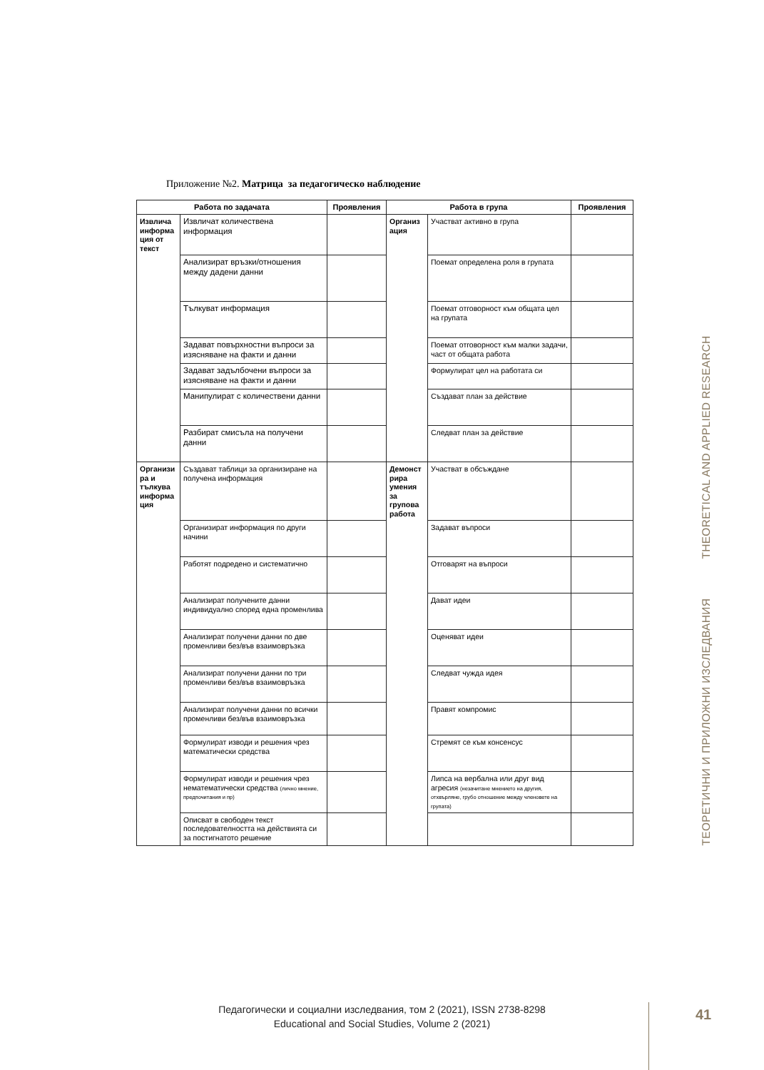Приложение №2. Матрица за педагогическо наблюдение
| Работа по задачата | | Проявления | Работа в група | | Проявления |
| --- | --- | --- | --- | --- | --- |
| Извлича информа ция от текст | Извличат количествена информация | | Организ ация | Участват активно в група | |
| | Анализират връзки/отношения между дадени данни | | | Поемат определена роля в групата | |
| | Тълкуват информация | | | Поемат отговорност към общата цел на групата | |
| | Задават повърхностни въпроси за изясняване на факти и данни | | | Поемат отговорност към малки задачи, част от общата работа | |
| | Задават задълбочени въпроси за изясняване на факти и данни | | | Формулират цел на работата си | |
| | Манипулират с количествени данни | | | Създават план за действие | |
| | Разбират смисъла на получени данни | | | Следват план за действие | |
| Организи ра и тълкува информа ция | Създават таблици за организиране на получена информация | | Демонст рира умения за групова работа | Участват в обсъждане | |
| | Организират информация по други начини | | | Задават въпроси | |
| | Работят подредено и систематично | | | Отговарят на въпроси | |
| | Анализират получените данни индивидуално според една променлива | | | Дават идеи | |
| | Анализират получени данни по две променливи без/във взаимовръзка | | | Оценяват идеи | |
| | Анализират получени данни по три променливи без/във взаимовръзка | | | Следват чужда идея | |
| | Анализират получени данни по всички променливи без/във взаимовръзка | | | Правят компромис | |
| | Формулират изводи и решения чрез математически средства | | | Стремят се към консенсус | |
| | Формулират изводи и решения чрез нематематически средства (лично мнение, предпочитания и пр) | | | Липса на вербална или друг вид агресия (незачитане мнението на другия, отхвърляне, грубо отношение между членовете на групата) | |
| | Описват в свободен текст последователността на действията си за постигнатото решение | | | | |
ТЕОРЕТИЧНИ И ПРИЛОЖНИ ИЗСЛЕДВАНИЯ THEORETICAL AND APPLIED RESEARCH
Педагогически и социални изследвания, том 2 (2021), ISSN 2738-8298
Educational and Social Studies, Volume 2 (2021)
41